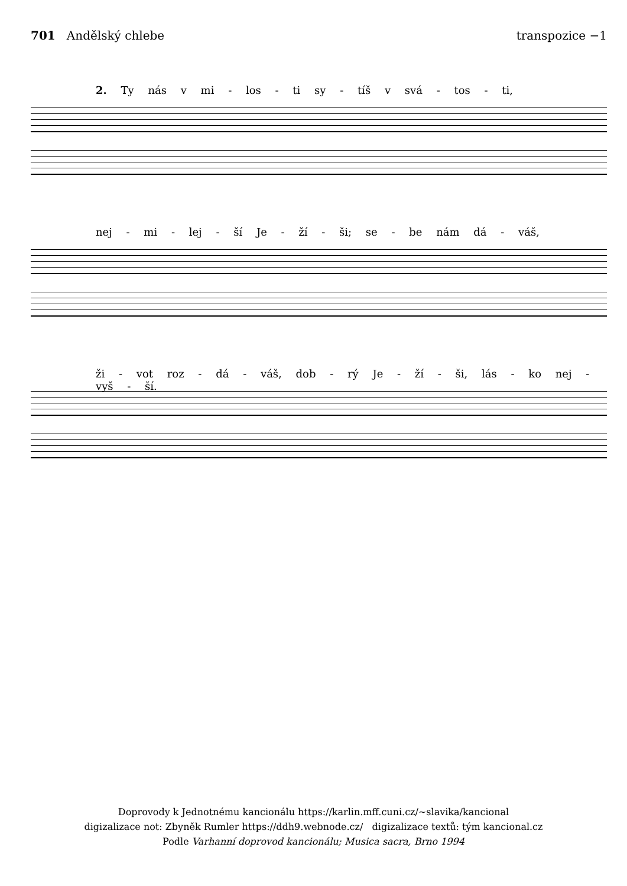701 Andělský chlebe transpozice −1
2. Ty nás v mi - los - ti sy - tíš v svá - tos - ti,
nej - mi - lej - ší Je - ží - ši; se - be nám dá - váš,
ži - vot roz - dá - váš, dob - rý Je - ží - ši, lás - ko nej - vyš - ší.
Doprovody k Jednotnému kancionálu https://karlin.mff.cuni.cz/~slavika/kancional
digizalizace not: Zbyněk Rumler https://ddh9.webnode.cz/ digizalizace textů: tým kancional.cz
Podle Varhanní doprovod kancionálu; Musica sacra, Brno 1994